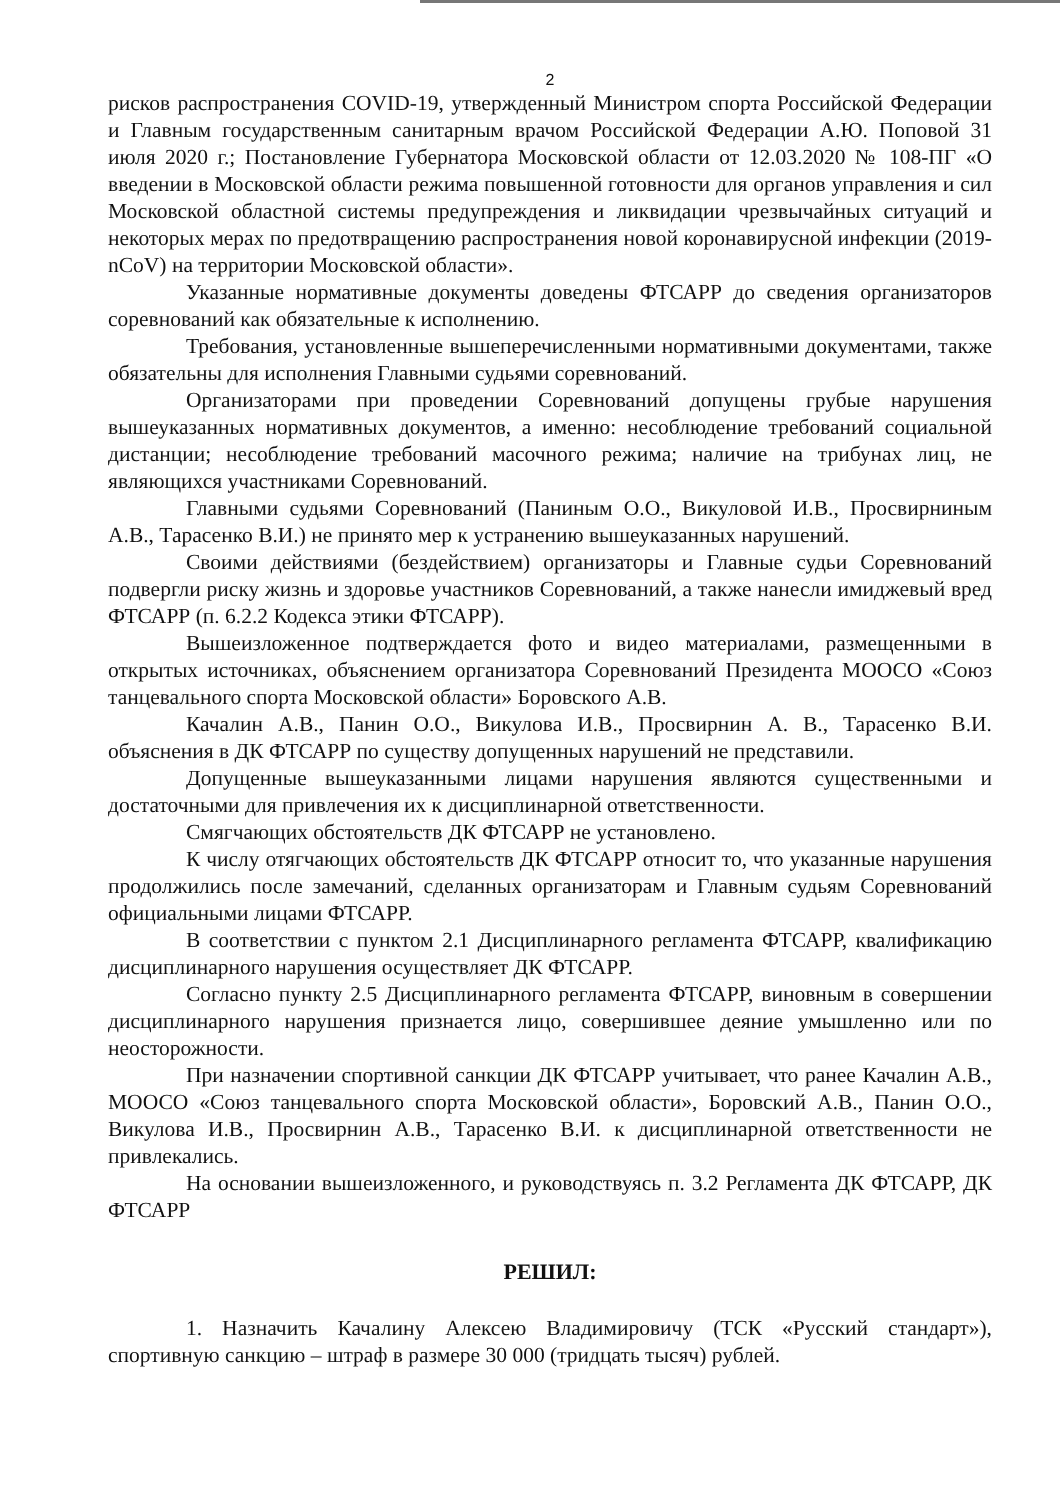2
рисков распространения COVID-19, утвержденный Министром спорта Российской Федерации и Главным государственным санитарным врачом Российской Федерации А.Ю. Поповой 31 июля 2020 г.; Постановление Губернатора Московской области от 12.03.2020 № 108-ПГ «О введении в Московской области режима повышенной готовности для органов управления и сил Московской областной системы предупреждения и ликвидации чрезвычайных ситуаций и некоторых мерах по предотвращению распространения новой коронавирусной инфекции (2019-nCoV) на территории Московской области».
Указанные нормативные документы доведены ФТСАРР до сведения организаторов соревнований как обязательные к исполнению.
Требования, установленные вышеперечисленными нормативными документами, также обязательны для исполнения Главными судьями соревнований.
Организаторами при проведении Соревнований допущены грубые нарушения вышеуказанных нормативных документов, а именно: несоблюдение требований социальной дистанции; несоблюдение требований масочного режима; наличие на трибунах лиц, не являющихся участниками Соревнований.
Главными судьями Соревнований (Паниным О.О., Викуловой И.В., Просвирниным А.В., Тарасенко В.И.) не принято мер к устранению вышеуказанных нарушений.
Своими действиями (бездействием) организаторы и Главные судьи Соревнований подвергли риску жизнь и здоровье участников Соревнований, а также нанесли имиджевый вред ФТСАРР (п. 6.2.2 Кодекса этики ФТСАРР).
Вышеизложенное подтверждается фото и видео материалами, размещенными в открытых источниках, объяснением организатора Соревнований Президента МООСО «Союз танцевального спорта Московской области» Боровского А.В.
Качалин А.В., Панин О.О., Викулова И.В., Просвирнин А. В., Тарасенко В.И. объяснения в ДК ФТСАРР по существу допущенных нарушений не представили.
Допущенные вышеуказанными лицами нарушения являются существенными и достаточными для привлечения их к дисциплинарной ответственности.
Смягчающих обстоятельств ДК ФТСАРР не установлено.
К числу отягчающих обстоятельств ДК ФТСАРР относит то, что указанные нарушения продолжились после замечаний, сделанных организаторам и Главным судьям Соревнований официальными лицами ФТСАРР.
В соответствии с пунктом 2.1 Дисциплинарного регламента ФТСАРР, квалификацию дисциплинарного нарушения осуществляет ДК ФТСАРР.
Согласно пункту 2.5 Дисциплинарного регламента ФТСАРР, виновным в совершении дисциплинарного нарушения признается лицо, совершившее деяние умышленно или по неосторожности.
При назначении спортивной санкции ДК ФТСАРР учитывает, что ранее Качалин А.В., МООСО «Союз танцевального спорта Московской области», Боровский А.В., Панин О.О., Викулова И.В., Просвирнин А.В., Тарасенко В.И. к дисциплинарной ответственности не привлекались.
На основании вышеизложенного, и руководствуясь п. 3.2 Регламента ДК ФТСАРР, ДК ФТСАРР
РЕШИЛ:
1. Назначить Качалину Алексею Владимировичу (ТСК «Русский стандарт»), спортивную санкцию – штраф в размере 30 000 (тридцать тысяч) рублей.